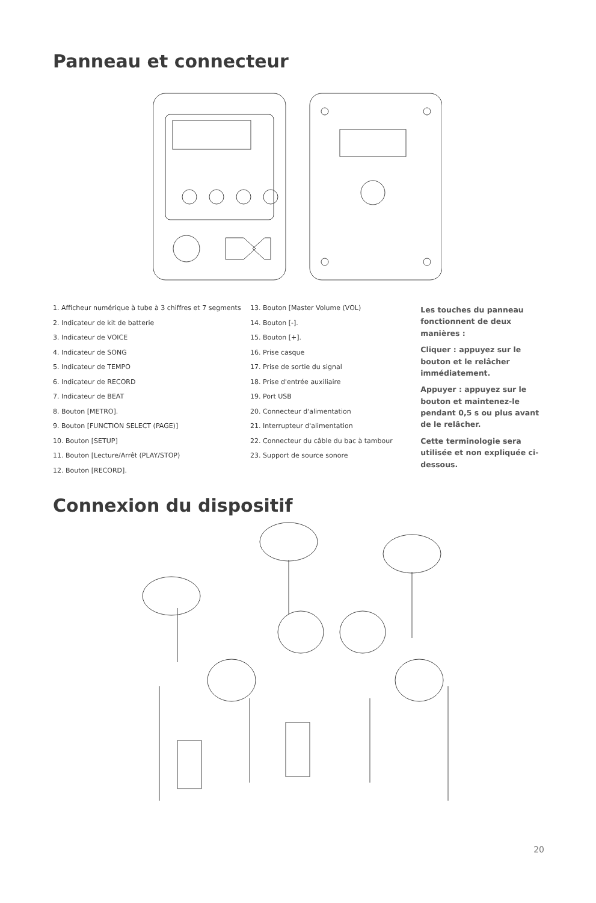Panneau et connecteur
1. Afficheur numérique à tube à 3 chiffres et 7 segments
2. Indicateur de kit de batterie
3. Indicateur de VOICE
4. Indicateur de SONG
5. Indicateur de TEMPO
6. Indicateur de RECORD
7. Indicateur de BEAT
8. Bouton [METRO].
9. Bouton [FUNCTION SELECT (PAGE)]
10. Bouton [SETUP]
11. Bouton [Lecture/Arrêt (PLAY/STOP)
12. Bouton [RECORD].
13. Bouton [Master Volume (VOL)
14. Bouton [-].
15. Bouton [+].
16. Prise casque
17. Prise de sortie du signal
18. Prise d'entrée auxiliaire
19. Port USB
20. Connecteur d'alimentation
21. Interrupteur d'alimentation
22. Connecteur du câble du bac à tambour
23. Support de source sonore
Les touches du panneau fonctionnent de deux manières :
Cliquer : appuyez sur le bouton et le relâcher immédiatement.
Appuyer : appuyez sur le bouton et maintenez-le pendant 0,5 s ou plus avant de le relâcher.
Cette terminologie sera utilisée et non expliquée ci-dessous.
Connexion du dispositif
20